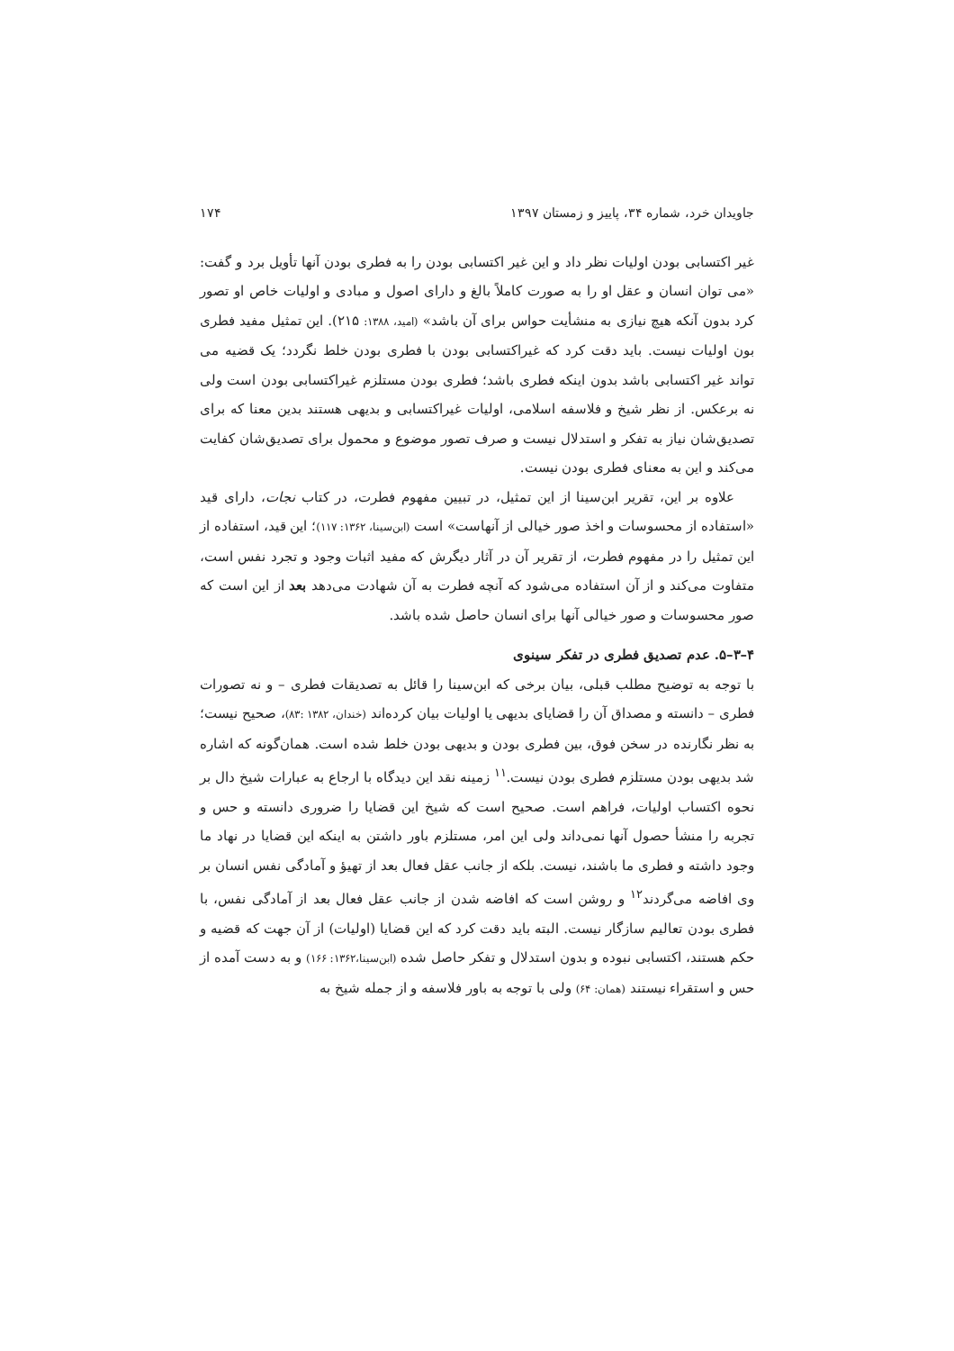جاویدان خرد، شماره ۳۴، پاییز و زمستان ۱۳۹۷ ۱۷۴
غیر اکتسابی بودن اولیات نظر داد و این غیر اکتسابی بودن را به فطری بودن آنها تأویل برد و گفت: «می توان انسان و عقل او را به صورت کاملاً بالغ و دارای اصول و مبادی و اولیات خاص او تصور کرد بدون آنکه هیچ نیازی به منشأیت حواس برای آن باشد» (امید، ۱۳۸۸: ۲۱۵). این تمثیل مفید فطری بون اولیات نیست. باید دقت کرد که غیراکتسابی بودن با فطری بودن خلط نگردد؛ یک قضیه می تواند غیر اکتسابی باشد بدون اینکه فطری باشد؛ فطری بودن مستلزم غیراکتسابی بودن است ولی نه برعکس. از نظر شیخ و فلاسفه اسلامی، اولیات غیراکتسابی و بدیهی هستند بدین معنا که برای تصدیق‌شان نیاز به تفکر و استدلال نیست و صرف تصور موضوع و محمول برای تصدیق‌شان کفایت می‌کند و این به معنای فطری بودن نیست.
علاوه بر این، تقریر ابن‌سینا از این تمثیل، در تبیین مفهوم فطرت، در کتاب نجات، دارای قید «استفاده از محسوسات و اخذ صور خیالی از آنهاست» است (ابن‌سینا، ۱۳۶۲: ۱۱۷)؛ این قید، استفاده از این تمثیل را در مفهوم فطرت، از تقریر آن در آثار دیگرش که مفید اثبات وجود و تجرد نفس است، متفاوت می‌کند و از آن استفاده می‌شود که آنچه فطرت به آن شهادت می‌دهد بعد از این است که صور محسوسات و صور خیالی آنها برای انسان حاصل شده باشد.
۴–۳–۵. عدم تصدیق فطری در تفکر سینوی
با توجه به توضیح مطلب قبلی، بیان برخی که ابن‌سینا را قائل به تصدیقات فطری – و نه تصورات فطری – دانسته و مصداق آن را قضایای بدیهی یا اولیات بیان کرده‌اند (خندان، ۱۳۸۲ :۸۳)، صحیح نیست؛ به نظر نگارنده در سخن فوق، بین فطری بودن و بدیهی بودن خلط شده است. همان‌گونه که اشاره شد بدیهی بودن مستلزم فطری بودن نیست.<sup>۱۱</sup> زمینه نقد این دیدگاه با ارجاع به عبارات شیخ دال بر نحوه اکتساب اولیات، فراهم است. صحیح است که شیخ این قضایا را ضروری دانسته و حس و تجربه را منشأ حصول آنها نمی‌داند ولی این امر، مستلزم باور داشتن به اینکه این قضایا در نهاد ما وجود داشته و فطری ما باشند، نیست. بلکه از جانب عقل فعال بعد از تهیؤ و آمادگی نفس انسان بر وی افاضه می‌گردند<sup>۱۲</sup> و روشن است که افاضه شدن از جانب عقل فعال بعد از آمادگی نفس، با فطری بودن تعالیم سازگار نیست. البته باید دقت کرد که این قضایا (اولیات) از آن جهت که قضیه و حکم هستند، اکتسابی نبوده و بدون استدلال و تفکر حاصل شده (ابن‌سینا،۱۳۶۲: ۱۶۶) و به دست آمده از حس و استقراء نیستند (همان: ۶۴) ولی با توجه به باور فلاسفه و از جمله شیخ به